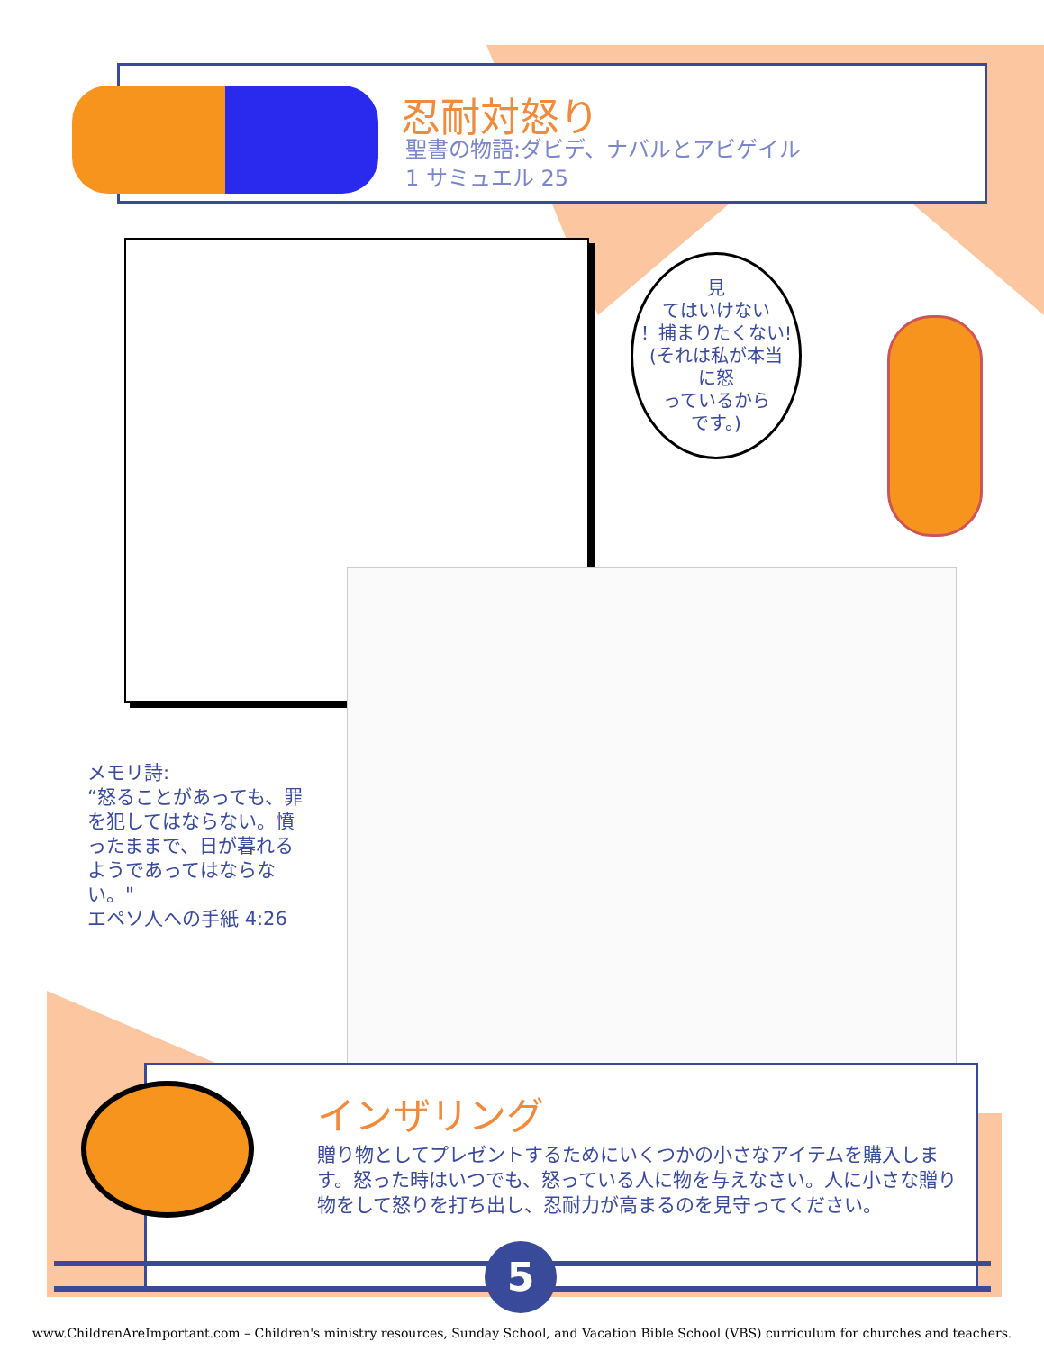忍耐対怒り
聖書の物語:ダビデ、ナバルとアビゲイル
1 サミュエル 25
見
てはいけない
！捕まりたくない!
(それは私が本当
に怒
っているから
です。)
メモリ詩:
“怒ることがあっても、罪を犯してはならない。憤ったままで、日が暮れるようであってはならない。"
エペソ人への手紙 4:26
インザリング
贈り物としてプレゼントするためにいくつかの小さなアイテムを購入します。怒った時はいつでも、怒っている人に物を与えなさい。人に小さな贈り物をして怒りを打ち出し、忍耐力が高まるのを見守ってください。
5
www.ChildrenAreImportant.com – Children's ministry resources, Sunday School, and Vacation Bible School (VBS) curriculum for churches and teachers.